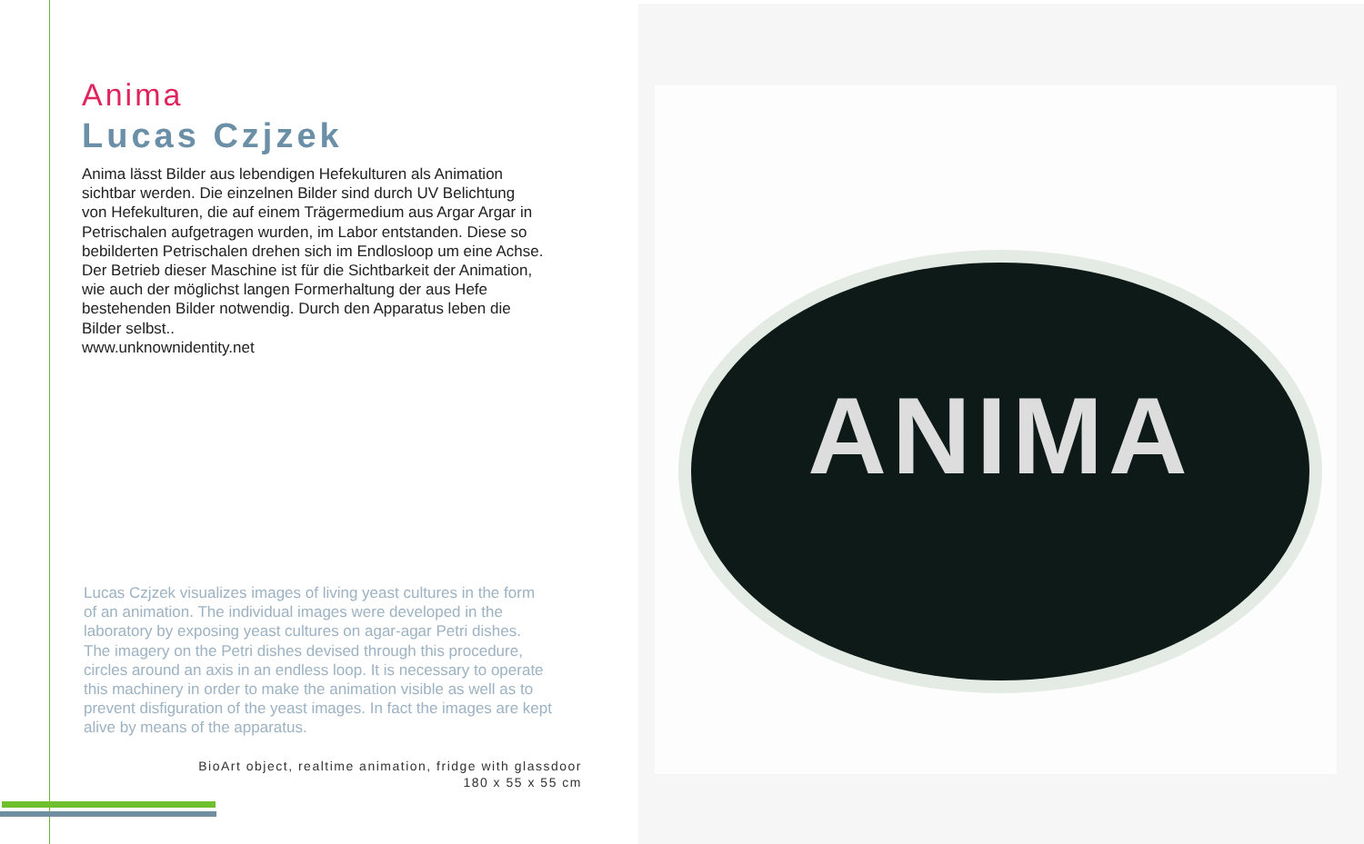Anima
Lucas Czjzek
Anima lässt Bilder aus lebendigen Hefekulturen als Animation
sichtbar werden. Die einzelnen Bilder sind durch UV Belichtung
von Hefekulturen, die auf einem Trägermedium aus Argar Argar in
Petrischalen aufgetragen wurden, im Labor entstanden. Diese so
bebilderten Petrischalen drehen sich im Endlosloop um eine Achse.
Der Betrieb dieser Maschine ist für die Sichtbarkeit der Animation,
wie auch der möglichst langen Formerhaltung der aus Hefe
bestehenden Bilder notwendig. Durch den Apparatus leben die
Bilder selbst..
www.unknownidentity.net
Lucas Czjzek visualizes images of living yeast cultures in the form
of an animation. The individual images were developed in the
laboratory by exposing yeast cultures on agar-agar Petri dishes.
The imagery on the Petri dishes devised through this procedure,
circles around an axis in an endless loop. It is necessary to operate
this machinery in order to make the animation visible as well as to
prevent disfiguration of the yeast images. In fact the images are kept
alive by means of the apparatus.
BioArt object, realtime animation, fridge with glassdoor
180 x 55 x 55 cm
ANIMA